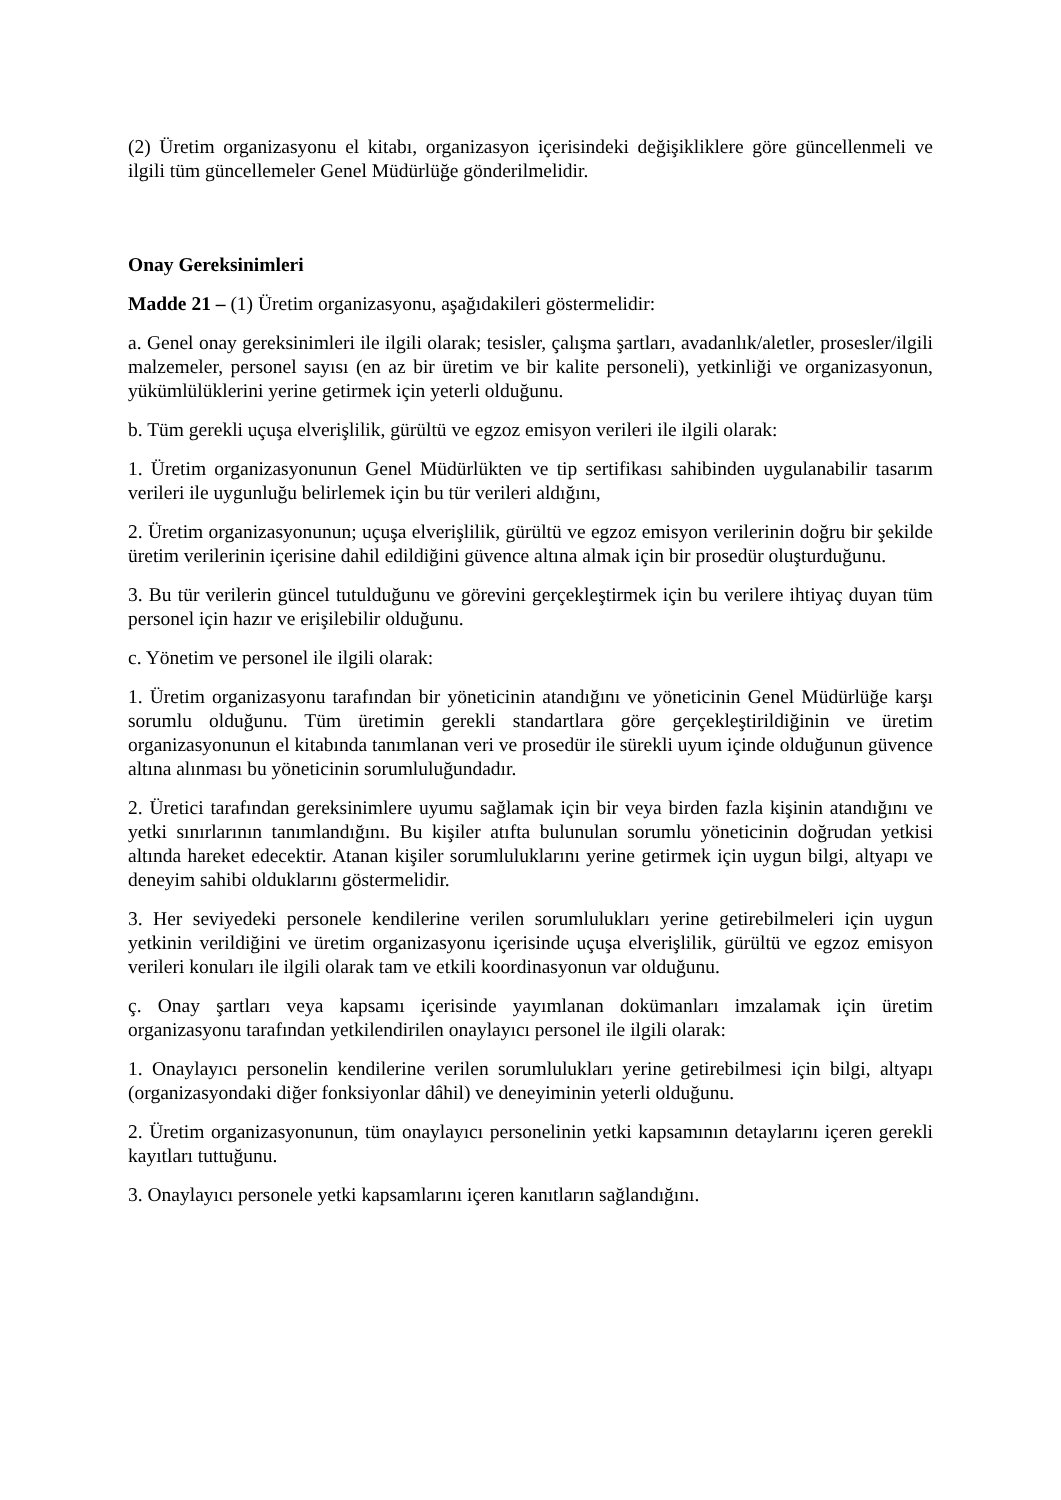(2) Üretim organizasyonu el kitabı, organizasyon içerisindeki değişikliklere göre güncellenmeli ve ilgili tüm güncellemeler Genel Müdürlüğe gönderilmelidir.
Onay Gereksinimleri
Madde 21 – (1) Üretim organizasyonu, aşağıdakileri göstermelidir:
a. Genel onay gereksinimleri ile ilgili olarak; tesisler, çalışma şartları, avadanlık/aletler, prosesler/ilgili malzemeler, personel sayısı (en az bir üretim ve bir kalite personeli), yetkinliği ve organizasyonun, yükümlülüklerini yerine getirmek için yeterli olduğunu.
b. Tüm gerekli uçuşa elverişlilik, gürültü ve egzoz emisyon verileri ile ilgili olarak:
1. Üretim organizasyonunun Genel Müdürlükten ve tip sertifikası sahibinden uygulanabilir tasarım verileri ile uygunluğu belirlemek için bu tür verileri aldığını,
2. Üretim organizasyonunun; uçuşa elverişlilik, gürültü ve egzoz emisyon verilerinin doğru bir şekilde üretim verilerinin içerisine dahil edildiğini güvence altına almak için bir prosedür oluşturduğunu.
3. Bu tür verilerin güncel tutulduğunu ve görevini gerçekleştirmek için bu verilere ihtiyaç duyan tüm personel için hazır ve erişilebilir olduğunu.
c. Yönetim ve personel ile ilgili olarak:
1. Üretim organizasyonu tarafından bir yöneticinin atandığını ve yöneticinin Genel Müdürlüğe karşı sorumlu olduğunu. Tüm üretimin gerekli standartlara göre gerçekleştirildiğinin ve üretim organizasyonunun el kitabında tanımlanan veri ve prosedür ile sürekli uyum içinde olduğunun güvence altına alınması bu yöneticinin sorumluluğundadır.
2. Üretici tarafından gereksinimlere uyumu sağlamak için bir veya birden fazla kişinin atandığını ve yetki sınırlarının tanımlandığını. Bu kişiler atıfta bulunulan sorumlu yöneticinin doğrudan yetkisi altında hareket edecektir. Atanan kişiler sorumluluklarını yerine getirmek için uygun bilgi, altyapı ve deneyim sahibi olduklarını göstermelidir.
3. Her seviyedeki personele kendilerine verilen sorumlulukları yerine getirebilmeleri için uygun yetkinin verildiğini ve üretim organizasyonu içerisinde uçuşa elverişlilik, gürültü ve egzoz emisyon verileri konuları ile ilgili olarak tam ve etkili koordinasyonun var olduğunu.
ç. Onay şartları veya kapsamı içerisinde yayımlanan dokümanları imzalamak için üretim organizasyonu tarafından yetkilendirilen onaylayıcı personel ile ilgili olarak:
1. Onaylayıcı personelin kendilerine verilen sorumlulukları yerine getirebilmesi için bilgi, altyapı (organizasyondaki diğer fonksiyonlar dâhil) ve deneyiminin yeterli olduğunu.
2. Üretim organizasyonunun, tüm onaylayıcı personelinin yetki kapsamının detaylarını içeren gerekli kayıtları tuttuğunu.
3. Onaylayıcı personele yetki kapsamlarını içeren kanıtların sağlandığını.